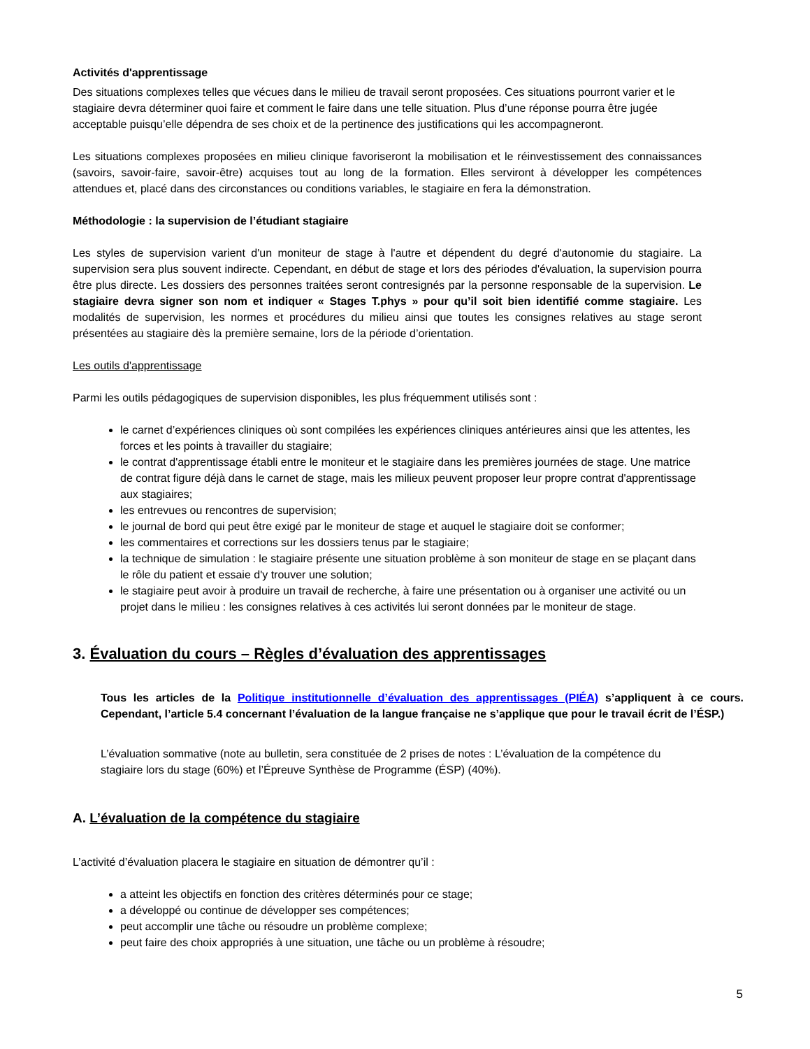Activités d'apprentissage
Des situations complexes telles que vécues dans le milieu de travail seront proposées. Ces situations pourront varier et le stagiaire devra déterminer quoi faire et comment le faire dans une telle situation. Plus d’une réponse pourra être jugée acceptable puisqu’elle dépendra de ses choix et de la pertinence des justifications qui les accompagneront.
Les situations complexes proposées en milieu clinique favoriseront la mobilisation et le réinvestissement des connaissances (savoirs, savoir-faire, savoir-être) acquises tout au long de la formation. Elles serviront à développer les compétences attendues et, placé dans des circonstances ou conditions variables, le stagiaire en fera la démonstration.
Méthodologie : la supervision de l’étudiant stagiaire
Les styles de supervision varient d'un moniteur de stage à l'autre et dépendent du degré d'autonomie du stagiaire. La supervision sera plus souvent indirecte. Cependant, en début de stage et lors des périodes d'évaluation, la supervision pourra être plus directe. Les dossiers des personnes traitées seront contresignés par la personne responsable de la supervision. Le stagiaire devra signer son nom et indiquer « Stages T.phys » pour qu’il soit bien identifié comme stagiaire. Les modalités de supervision, les normes et procédures du milieu ainsi que toutes les consignes relatives au stage seront présentées au stagiaire dès la première semaine, lors de la période d’orientation.
Les outils d'apprentissage
Parmi les outils pédagogiques de supervision disponibles, les plus fréquemment utilisés sont :
le carnet d’expériences cliniques où sont compilées les expériences cliniques antérieures ainsi que les attentes, les forces et les points à travailler du stagiaire;
le contrat d'apprentissage établi entre le moniteur et le stagiaire dans les premières journées de stage. Une matrice de contrat figure déjà dans le carnet de stage, mais les milieux peuvent proposer leur propre contrat d'apprentissage aux stagiaires;
les entrevues ou rencontres de supervision;
le journal de bord qui peut être exigé par le moniteur de stage et auquel le stagiaire doit se conformer;
les commentaires et corrections sur les dossiers tenus par le stagiaire;
la technique de simulation : le stagiaire présente une situation problème à son moniteur de stage en se plaçant dans le rôle du patient et essaie d'y trouver une solution;
le stagiaire peut avoir à produire un travail de recherche, à faire une présentation ou à organiser une activité ou un projet dans le milieu : les consignes relatives à ces activités lui seront données par le moniteur de stage.
3. Évaluation du cours – Règles d’évaluation des apprentissages
Tous les articles de la Politique institutionnelle d’évaluation des apprentissages (PIÉA) s’appliquent à ce cours. Cependant, l’article 5.4 concernant l’évaluation de la langue française ne s’applique que pour le travail écrit de l’ÉSP.)
L’évaluation sommative (note au bulletin, sera constituée de 2 prises de notes : L’évaluation de la compétence du stagiaire lors du stage (60%) et l’Épreuve Synthèse de Programme (ÉSP) (40%).
A. L’évaluation de la compétence du stagiaire
L’activité d’évaluation placera le stagiaire en situation de démontrer qu’il :
a atteint les objectifs en fonction des critères déterminés pour ce stage;
a développé ou continue de développer ses compétences;
peut accomplir une tâche ou résoudre un problème complexe;
peut faire des choix appropriés à une situation, une tâche ou un problème à résoudre;
5